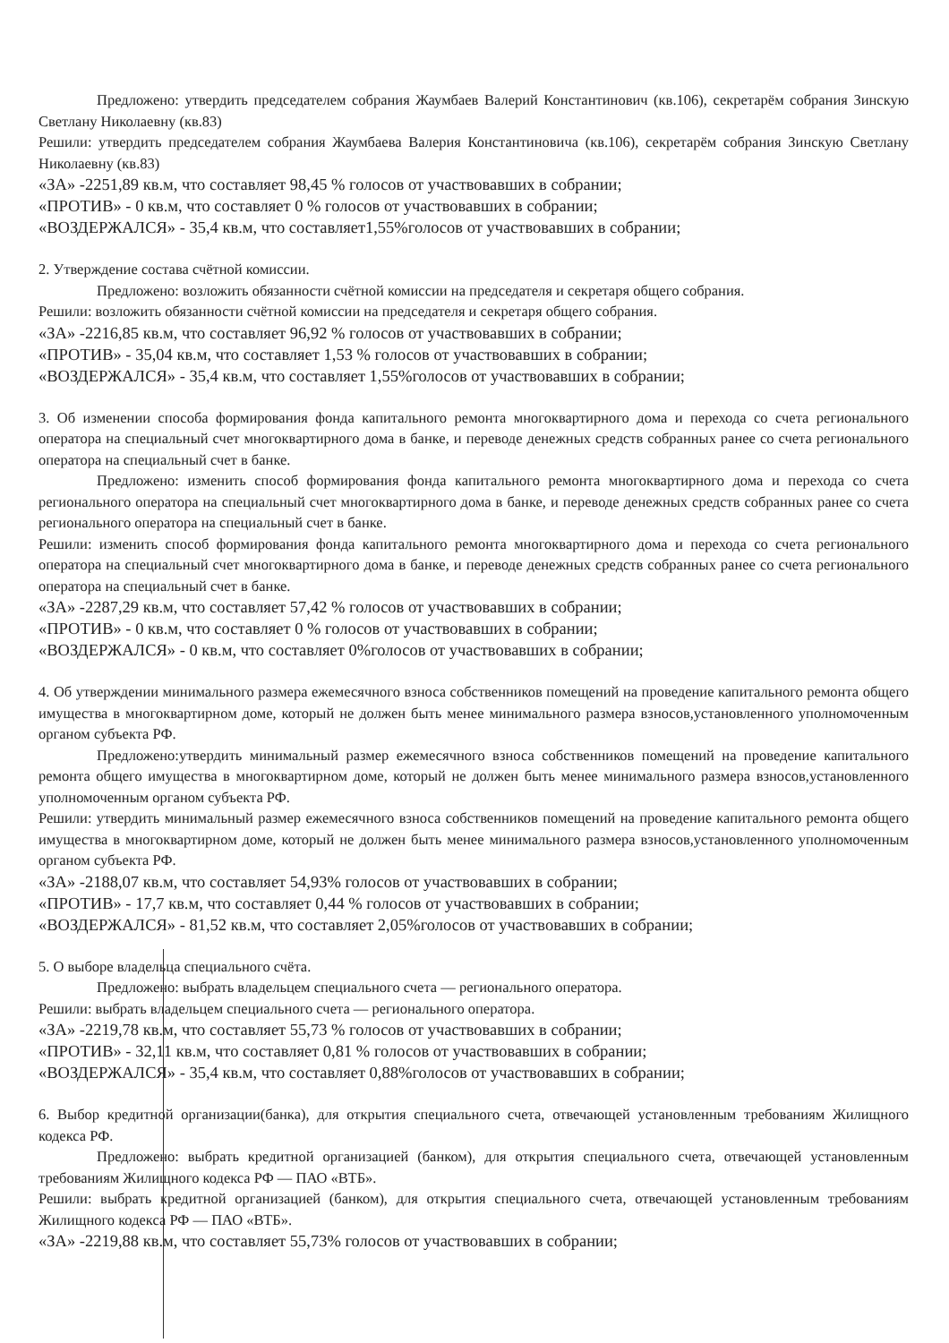Предложено: утвердить председателем собрания Жаумбаев Валерий Константинович (кв.106), секретарём собрания Зинскую Светлану Николаевну (кв.83)
Решили: утвердить председателем собрания Жаумбаева Валерия Константиновича (кв.106), секретарём собрания Зинскую Светлану Николаевну (кв.83)
«ЗА» -2251,89 кв.м, что составляет 98,45 % голосов от участвовавших в собрании;
«ПРОТИВ» - 0 кв.м, что составляет 0 % голосов от участвовавших в собрании;
«ВОЗДЕРЖАЛСЯ» - 35,4 кв.м, что составляет1,55%голосов от участвовавших в собрании;
2. Утверждение состава счётной комиссии.
Предложено: возложить обязанности счётной комиссии на председателя и секретаря общего собрания.
Решили: возложить обязанности счётной комиссии на председателя и секретаря общего собрания.
«ЗА» -2216,85 кв.м, что составляет 96,92 % голосов от участвовавших в собрании;
«ПРОТИВ» - 35,04 кв.м, что составляет 1,53 % голосов от участвовавших в собрании;
«ВОЗДЕРЖАЛСЯ» - 35,4 кв.м, что составляет 1,55%голосов от участвовавших в собрании;
3. Об изменении способа формирования фонда капитального ремонта многоквартирного дома и перехода со счета регионального оператора на специальный счет многоквартирного дома в банке, и переводе денежных средств собранных ранее со счета регионального оператора на специальный счет в банке.
Предложено: изменить способ формирования фонда капитального ремонта многоквартирного дома и перехода со счета регионального оператора на специальный счет многоквартирного дома в банке, и переводе денежных средств собранных ранее со счета регионального оператора на специальный счет в банке.
Решили: изменить способ формирования фонда капитального ремонта многоквартирного дома и перехода со счета регионального оператора на специальный счет многоквартирного дома в банке, и переводе денежных средств собранных ранее со счета регионального оператора на специальный счет в банке.
«ЗА» -2287,29 кв.м, что составляет 57,42 % голосов от участвовавших в собрании;
«ПРОТИВ» - 0 кв.м, что составляет 0 % голосов от участвовавших в собрании;
«ВОЗДЕРЖАЛСЯ» - 0 кв.м, что составляет 0%голосов от участвовавших в собрании;
4. Об утверждении минимального размера ежемесячного взноса собственников помещений на проведение капитального ремонта общего имущества в многоквартирном доме, который не должен быть менее минимального размера взносов,установленного уполномоченным органом субъекта РФ.
Предложено:утвердить минимальный размер ежемесячного взноса собственников помещений на проведение капитального ремонта общего имущества в многоквартирном доме, который не должен быть менее минимального размера взносов,установленного уполномоченным органом субъекта РФ.
Решили: утвердить минимальный размер ежемесячного взноса собственников помещений на проведение капитального ремонта общего имущества в многоквартирном доме, который не должен быть менее минимального размера взносов,установленного уполномоченным органом субъекта РФ.
«ЗА» -2188,07 кв.м, что составляет 54,93% голосов от участвовавших в собрании;
«ПРОТИВ» - 17,7 кв.м, что составляет 0,44 % голосов от участвовавших в собрании;
«ВОЗДЕРЖАЛСЯ» - 81,52 кв.м, что составляет 2,05%голосов от участвовавших в собрании;
5. О выборе владельца специального счёта.
Предложено: выбрать владельцем специального счета — регионального оператора.
Решили: выбрать владельцем специального счета — регионального оператора.
«ЗА» -2219,78 кв.м, что составляет 55,73 % голосов от участвовавших в собрании;
«ПРОТИВ» - 32,11 кв.м, что составляет 0,81 % голосов от участвовавших в собрании;
«ВОЗДЕРЖАЛСЯ» - 35,4 кв.м, что составляет 0,88%голосов от участвовавших в собрании;
6. Выбор кредитной организации(банка), для открытия специального счета, отвечающей установленным требованиям Жилищного кодекса РФ.
Предложено: выбрать кредитной организацией (банком), для открытия специального счета, отвечающей установленным требованиям Жилищного кодекса РФ — ПАО «ВТБ».
Решили: выбрать кредитной организацией (банком), для открытия специального счета, отвечающей установленным требованиям Жилищного кодекса РФ — ПАО «ВТБ».
«ЗА» -2219,88 кв.м, что составляет 55,73% голосов от участвовавших в собрании;